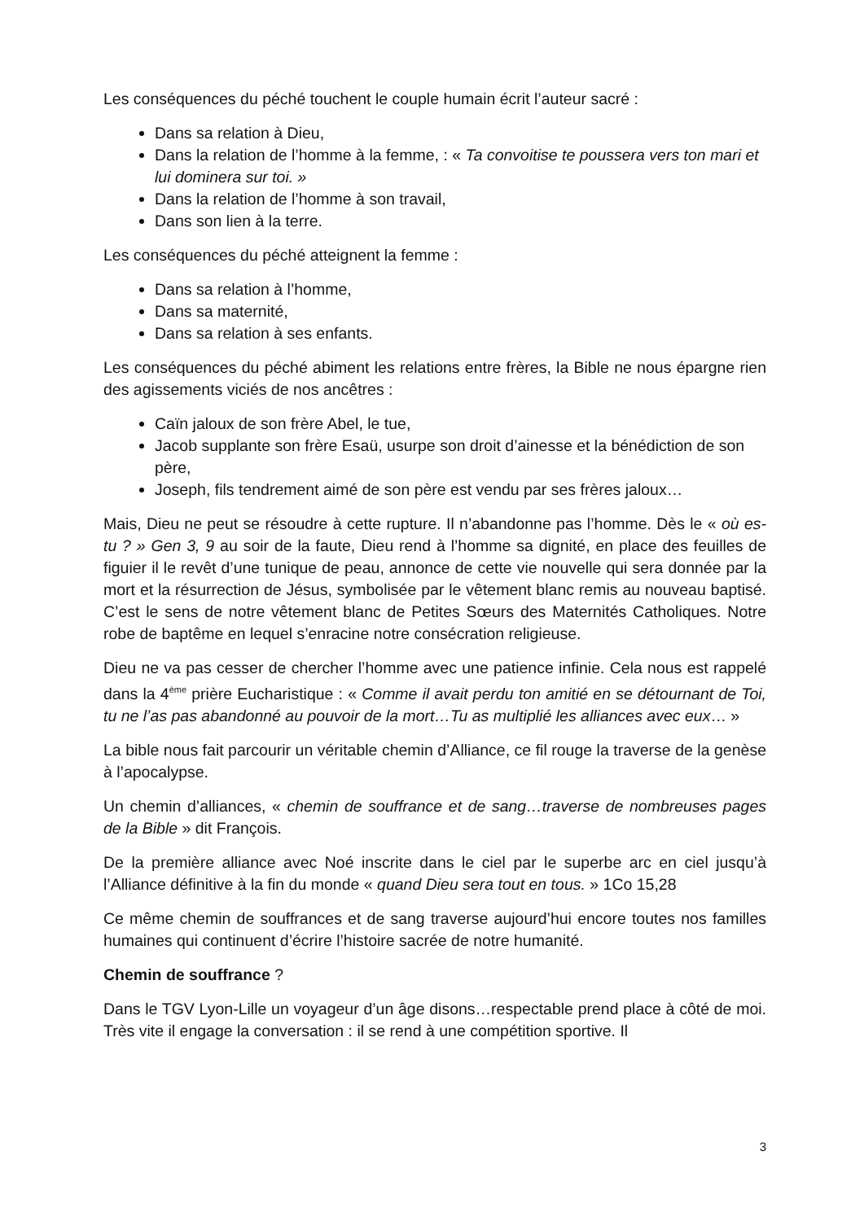Les conséquences du péché touchent le couple humain écrit l’auteur sacré :
Dans sa relation à Dieu,
Dans la relation de l’homme à la femme, : « Ta convoitise te poussera vers ton mari et lui dominera sur toi. »
Dans la relation de l’homme à son travail,
Dans son lien à la terre.
Les conséquences du péché atteignent la femme :
Dans sa relation à l’homme,
Dans sa maternité,
Dans sa relation à ses enfants.
Les conséquences du péché abiment les relations entre frères, la Bible ne nous épargne rien des agissements viciés de nos ancêtres :
Caïn jaloux de son frère Abel, le tue,
Jacob supplante son frère Esaü, usurpe son droit d’ainesse et la bénédiction de son père,
Joseph, fils tendrement aimé de son père est vendu par ses frères jaloux…
Mais, Dieu ne peut se résoudre à cette rupture. Il n’abandonne pas l’homme. Dès le « où es-tu ? » Gen 3, 9 au soir de la faute, Dieu rend à l’homme sa dignité, en place des feuilles de figuier il le revêt d’une tunique de peau, annonce de cette vie nouvelle qui sera donnée par la mort et la résurrection de Jésus, symbolisée par le vêtement blanc remis au nouveau baptisé. C’est le sens de notre vêtement blanc de Petites Sœurs des Maternités Catholiques. Notre robe de baptême en lequel s’enracine notre consécration religieuse.
Dieu ne va pas cesser de chercher l’homme avec une patience infinie. Cela nous est rappelé dans la 4<sup>ème</sup> prière Eucharistique : « Comme il avait perdu ton amitié en se détournant de Toi, tu ne l’as pas abandonné au pouvoir de la mort…Tu as multiplié les alliances avec eux… »
La bible nous fait parcourir un véritable chemin d’Alliance, ce fil rouge la traverse de la genèse à l’apocalypse.
Un chemin d’alliances, « chemin de souffrance et de sang…traverse de nombreuses pages de la Bible » dit François.
De la première alliance avec Noé inscrite dans le ciel par le superbe arc en ciel jusqu’à l’Alliance définitive à la fin du monde « quand Dieu sera tout en tous. » 1Co 15,28
Ce même chemin de souffrances et de sang traverse aujourd’hui encore toutes nos familles humaines qui continuent d’écrire l’histoire sacrée de notre humanité.
Chemin de souffrance ?
Dans le TGV Lyon-Lille un voyageur d’un âge disons…respectable prend place à côté de moi. Très vite il engage la conversation : il se rend à une compétition sportive. Il
3